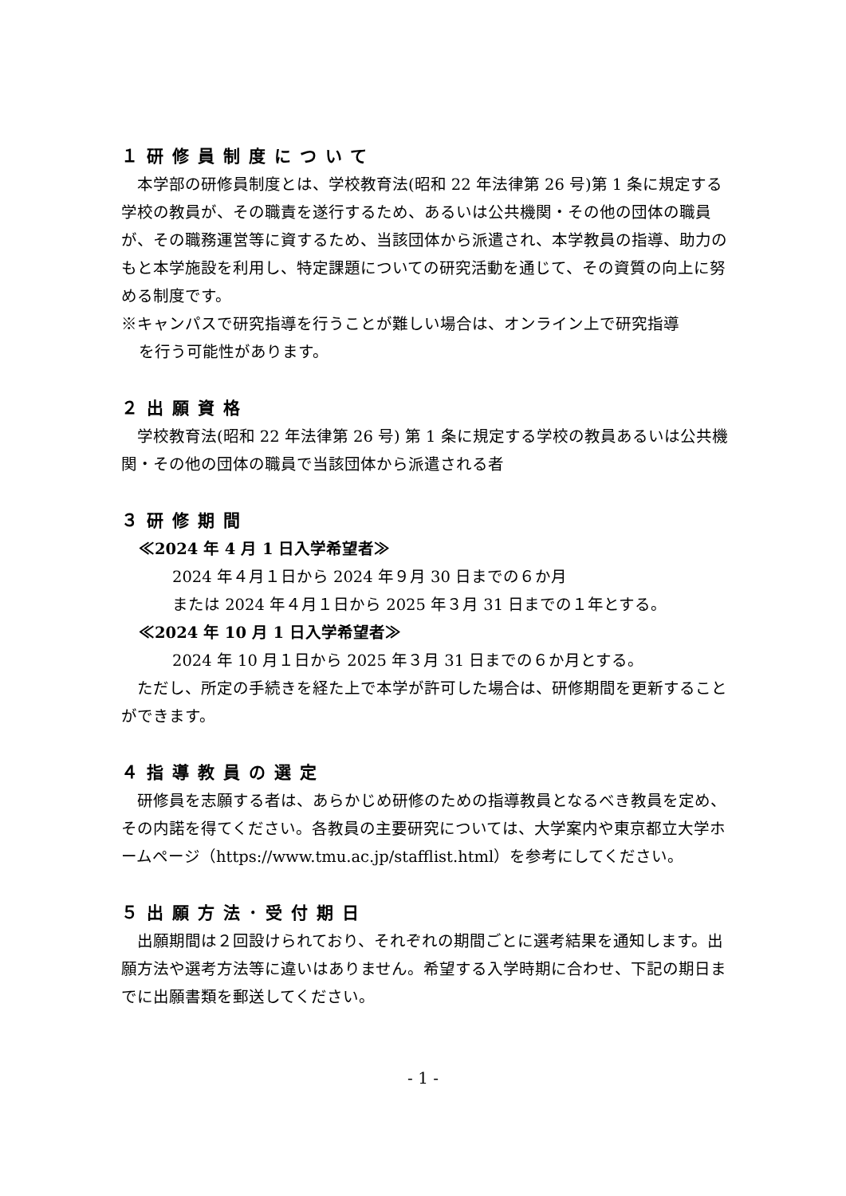１研修員制度について
　本学部の研修員制度とは、学校教育法(昭和 22 年法律第 26 号)第 1 条に規定する学校の教員が、その職責を遂行するため、あるいは公共機関・その他の団体の職員が、その職務運営等に資するため、当該団体から派遣され、本学教員の指導、助力のもと本学施設を利用し、特定課題についての研究活動を通じて、その資質の向上に努める制度です。
※キャンパスで研究指導を行うことが難しい場合は、オンライン上で研究指導
を行う可能性があります。
２出願資格
　学校教育法(昭和 22 年法律第 26 号) 第 1 条に規定する学校の教員あるいは公共機関・その他の団体の職員で当該団体から派遣される者
３研修期間
≪2024 年 4 月 1 日入学希望者≫
2024 年４月１日から 2024 年９月 30 日までの６か月
または 2024 年４月１日から 2025 年３月 31 日までの１年とする。
≪2024 年 10 月 1 日入学希望者≫
2024 年 10 月１日から 2025 年３月 31 日までの６か月とする。
　ただし、所定の手続きを経た上で本学が許可した場合は、研修期間を更新することができます。
４指導教員の選定
　研修員を志願する者は、あらかじめ研修のための指導教員となるべき教員を定め、その内諾を得てください。各教員の主要研究については、大学案内や東京都立大学ホームページ（https://www.tmu.ac.jp/stafflist.html）を参考にしてください。
５出願方法･受付期日
　出願期間は２回設けられており、それぞれの期間ごとに選考結果を通知します。出願方法や選考方法等に違いはありません。希望する入学時期に合わせ、下記の期日までに出願書類を郵送してください。
- 1 -